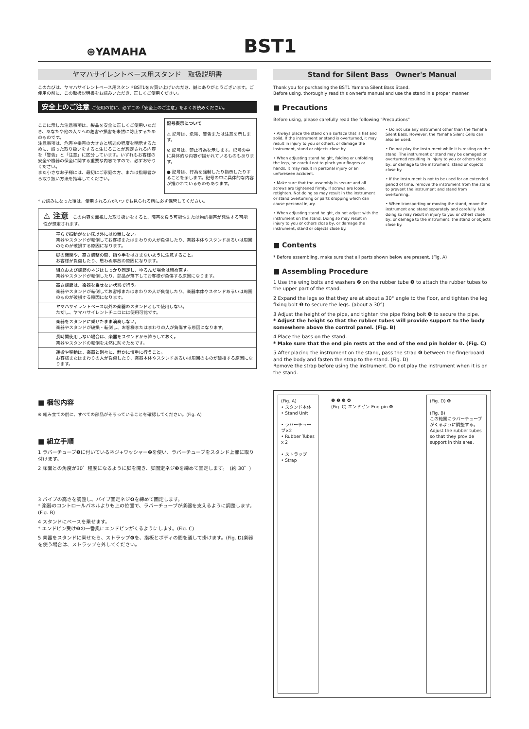⊛YAMAHA BST1
ヤマハサイレントベース用スタンド　取扱説明書
このたびは、ヤマハサイレントベース用スタンドBST1をお買い上げいただき、誠にありがとうございます。ご使用の前に、この取扱説明書をお読みいただき、正しくご使用ください。
安全上のご注意 ご使用の前に、必ずこの「安全上のご注意」をよくお読みください。
ここに示した注意事項は、製品を安全に正しくご使用いただき、あなたや他の人々への危害や損害を未然に防止するためのものです。
注意事項は、危害や損害の大きさと切迫の程度を明示するために、誤った取り扱いをすると生じることが想定される内容を「警告」と「注意」に区分しています。いずれもお客様の安全や機器の保全に関する重要な内容ですので、必ずお守りください。
また小さなお子様には、最初にご家庭の方、または指導者から取り扱い方法を指導してください。
記号表示について
⚠ 記号は、危険、警告または注意を示します。
⊘ 記号は、禁止行為を示します。記号の中に具体的な内容が描かれているものもあります。
● 記号は、行為を強制したり指示したりすることを示します。記号の中に具体的な内容が描かれているものもあります。
* お読みになった後は、使用される方がいつでも見られる所に必ず保管してください。
⚠ 注意　この内容を無視した取り扱いをすると、障害を負う可能性または物的損害が発生する可能性が想定されます。
平らで振動がない床以外には設置しない。
楽器やスタンドが転倒してお客様またはまわりの人が負傷したり、楽器本体やスタンドあるいは周囲のものが破損する原因になります。
脚の開閉や、高さ調整の際、指や手をはさまないように注意すること。
お客様が負傷したり、思わぬ事故の原因になります。
組立および調節のネジはしっかり固定し、ゆるんだ場合は締め直す。
楽器やスタンドが転倒したり、部品が落下してお客様が負傷する原因になります。
高さ調節は、楽器を乗せない状態で行う。
楽器やスタンドが転倒してお客様またはまわりの人が負傷したり、楽器本体やスタンドあるいは周囲のものが破損する原因になります。
ヤマハサイレントベース以外の楽器のスタンドとして使用しない。
ただし、ヤマハサイレントチェロには使用可能です。
楽器をスタンドに乗せたまま演奏しない。
楽器やスタンドが破損・転倒し、お客様またはまわりの人が負傷する原因になります。
長時間使用しない場合は、楽器をスタンドから降ろしておく。
楽器やスタンドの転倒を未然に防ぐためです。
運搬や移動は、楽器と別々に、静かに慎重に行うこと。
お客様またはまわりの人が負傷したり、楽器本体やスタンドあるいは周囲のものが破損する原因になります。
■ 梱包内容
※ 組み立ての前に、すべての部品がそろっていることを確認してください。(Fig. A)
■ 組立手順
1 ラバーチューブ❶に付いているネジ+ワッシャー❷を使い、ラバーチューブをスタンド上部に取り付けます。
2 床面との角度が30゜程度になるように脚を開き、脚固定ネジ❸を締めて固定します。　(約 30゜)
3 パイプの高さを調整し、パイプ固定ネジ❹を締めて固定します。
* 楽器のコントロールパネルよりも上の位置で、ラバーチューブが楽器を支えるように調整します。(Fig. B)
4 スタンドにベースを乗せます。
* エンドピン受け❺の一番奥にエンドピンがくるようにします。(Fig. C)
5 楽器をスタンドに乗せたら、ストラップ❻を、指板とボディの間を通して掛けます。(Fig. D)楽器を使う場合は、ストラップを外してください。
Stand for Silent Bass　Owner's Manual
Thank you for purchasing the BST1 Yamaha Silent Bass Stand.
Before using, thoroughly read this owner's manual and use the stand in a proper manner.
■ Precautions
Before using, please carefully read the following "Precautions"
• Always place the stand on a surface that is flat and solid. If the instrument or stand is overturned, it may result in injury to you or others, or damage the instrument, stand or objects close by.
• When adjusting stand height, folding or unfolding the legs, be careful not to pinch your fingers or hands. It may result in personal injury or an unforeseen accident.
• Make sure that the assembly is secure and all screws are tightened firmly. If screws are loose, retighten. Not doing so may result in the instrument or stand overturning or parts dropping which can cause personal injury.
• When adjusting stand height, do not adjust with the instrument on the stand. Doing so may result in injury to you or others close by, or damage the instrument, stand or objects close by.
• Do not use any instrument other than the Yamaha Silent Bass. However, the Yamaha Silent Cello can also be used.
• Do not play the instrument while it is resting on the stand. The instrument or stand may be damaged or overturned resulting in injury to you or others close by, or damage to the instrument, stand or objects close by.
• If the instrument is not to be used for an extended period of time, remove the instrument from the stand to prevent the instrument and stand from overturning.
• When transporting or moving the stand, move the instrument and stand separately and carefully. Not doing so may result in injury to you or others close by, or damage to the instrument, the stand or objects close by.
■ Contents
* Before assembling, make sure that all parts shown below are present. (Fig. A)
■ Assembling Procedure
1 Use the wing bolts and washers ❷ on the rubber tube ❶ to attach the rubber tubes to the upper part of the stand.
2 Expand the legs so that they are at about a 30° angle to the floor, and tighten the leg fixing bolt ❸ to secure the legs. (about a 30°)
3 Adjust the height of the pipe, and tighten the pipe fixing bolt ❹ to secure the pipe.
* Adjust the height so that the rubber tubes will provide support to the body somewhere above the control panel. (Fig. B)
4 Place the bass on the stand.
* Make sure that the end pin rests at the end of the end pin holder ❺. (Fig. C)
5 After placing the instrument on the stand, pass the strap ❻ between the fingerboard and the body and fasten the strap to the stand. (Fig. D)
Remove the strap before using the instrument. Do not play the instrument when it is on the stand.
(Fig. A)
• スタンド本体
• Stand Unit
• ラバーチューブ×2
• Rubber Tubes x 2
• ストラップ
• Strap
❶ ❷ ❸ ❹
(Fig. C) エンドピン End pin ❺
(Fig. D) ❻
(Fig. B)
この範囲にラバーチューブがくるように調整する。
Adjust the rubber tubes so that they provide support in this area.